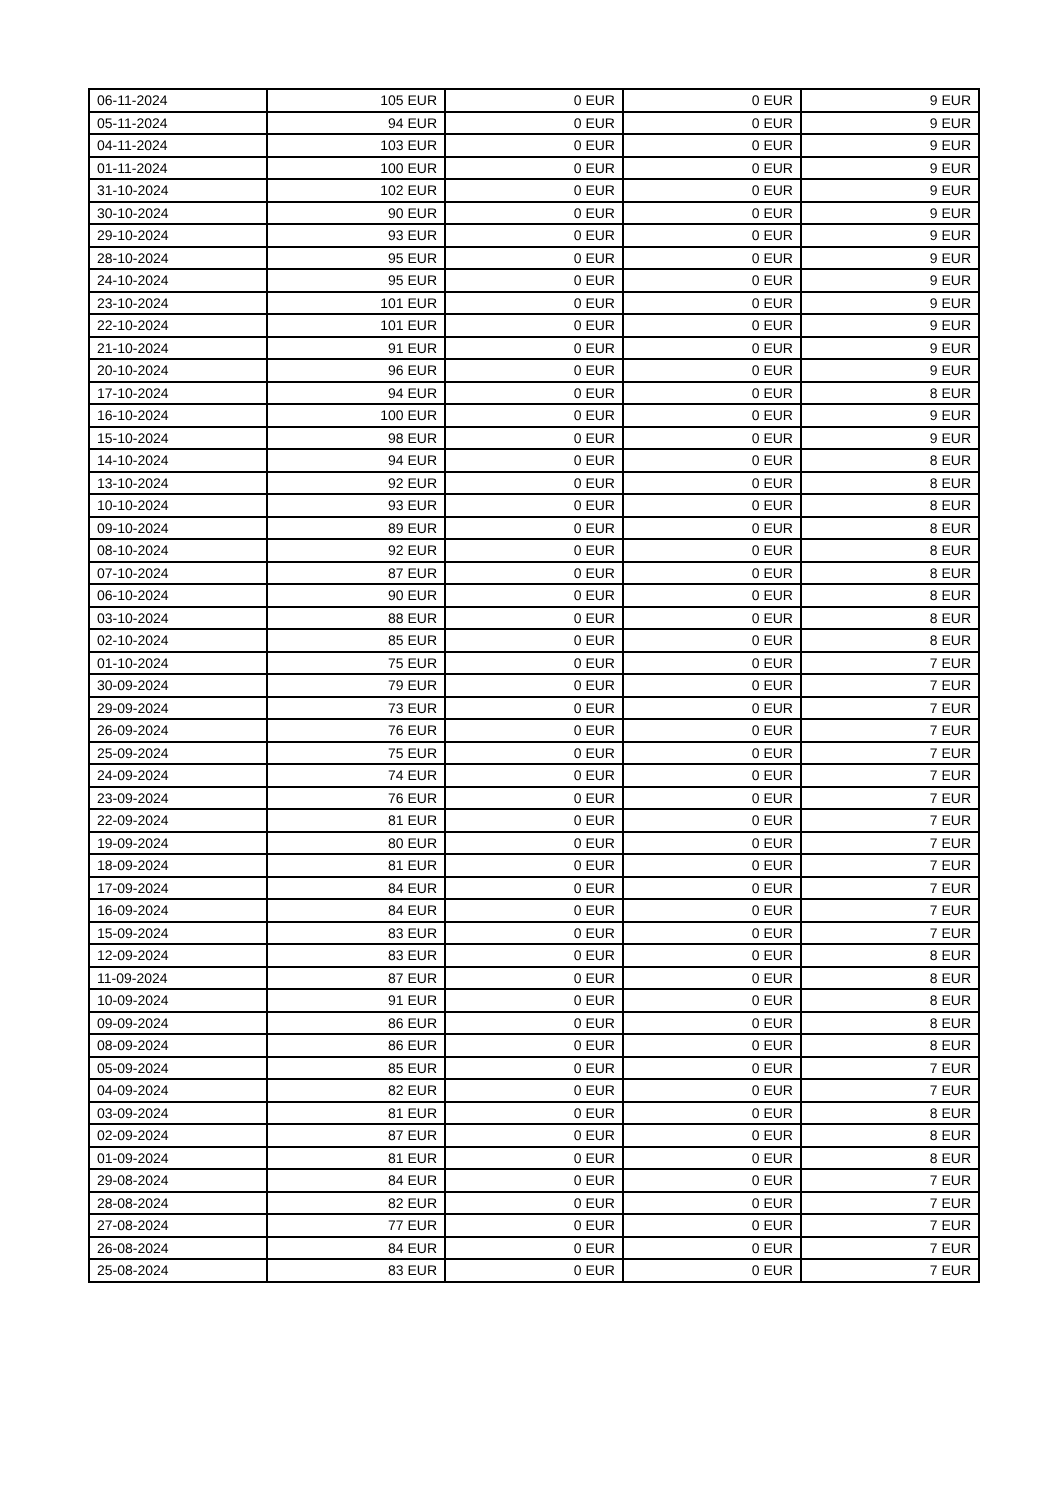| 06-11-2024 | 105 EUR | 0 EUR | 0 EUR | 9 EUR |
| 05-11-2024 | 94 EUR | 0 EUR | 0 EUR | 9 EUR |
| 04-11-2024 | 103 EUR | 0 EUR | 0 EUR | 9 EUR |
| 01-11-2024 | 100 EUR | 0 EUR | 0 EUR | 9 EUR |
| 31-10-2024 | 102 EUR | 0 EUR | 0 EUR | 9 EUR |
| 30-10-2024 | 90 EUR | 0 EUR | 0 EUR | 9 EUR |
| 29-10-2024 | 93 EUR | 0 EUR | 0 EUR | 9 EUR |
| 28-10-2024 | 95 EUR | 0 EUR | 0 EUR | 9 EUR |
| 24-10-2024 | 95 EUR | 0 EUR | 0 EUR | 9 EUR |
| 23-10-2024 | 101 EUR | 0 EUR | 0 EUR | 9 EUR |
| 22-10-2024 | 101 EUR | 0 EUR | 0 EUR | 9 EUR |
| 21-10-2024 | 91 EUR | 0 EUR | 0 EUR | 9 EUR |
| 20-10-2024 | 96 EUR | 0 EUR | 0 EUR | 9 EUR |
| 17-10-2024 | 94 EUR | 0 EUR | 0 EUR | 8 EUR |
| 16-10-2024 | 100 EUR | 0 EUR | 0 EUR | 9 EUR |
| 15-10-2024 | 98 EUR | 0 EUR | 0 EUR | 9 EUR |
| 14-10-2024 | 94 EUR | 0 EUR | 0 EUR | 8 EUR |
| 13-10-2024 | 92 EUR | 0 EUR | 0 EUR | 8 EUR |
| 10-10-2024 | 93 EUR | 0 EUR | 0 EUR | 8 EUR |
| 09-10-2024 | 89 EUR | 0 EUR | 0 EUR | 8 EUR |
| 08-10-2024 | 92 EUR | 0 EUR | 0 EUR | 8 EUR |
| 07-10-2024 | 87 EUR | 0 EUR | 0 EUR | 8 EUR |
| 06-10-2024 | 90 EUR | 0 EUR | 0 EUR | 8 EUR |
| 03-10-2024 | 88 EUR | 0 EUR | 0 EUR | 8 EUR |
| 02-10-2024 | 85 EUR | 0 EUR | 0 EUR | 8 EUR |
| 01-10-2024 | 75 EUR | 0 EUR | 0 EUR | 7 EUR |
| 30-09-2024 | 79 EUR | 0 EUR | 0 EUR | 7 EUR |
| 29-09-2024 | 73 EUR | 0 EUR | 0 EUR | 7 EUR |
| 26-09-2024 | 76 EUR | 0 EUR | 0 EUR | 7 EUR |
| 25-09-2024 | 75 EUR | 0 EUR | 0 EUR | 7 EUR |
| 24-09-2024 | 74 EUR | 0 EUR | 0 EUR | 7 EUR |
| 23-09-2024 | 76 EUR | 0 EUR | 0 EUR | 7 EUR |
| 22-09-2024 | 81 EUR | 0 EUR | 0 EUR | 7 EUR |
| 19-09-2024 | 80 EUR | 0 EUR | 0 EUR | 7 EUR |
| 18-09-2024 | 81 EUR | 0 EUR | 0 EUR | 7 EUR |
| 17-09-2024 | 84 EUR | 0 EUR | 0 EUR | 7 EUR |
| 16-09-2024 | 84 EUR | 0 EUR | 0 EUR | 7 EUR |
| 15-09-2024 | 83 EUR | 0 EUR | 0 EUR | 7 EUR |
| 12-09-2024 | 83 EUR | 0 EUR | 0 EUR | 8 EUR |
| 11-09-2024 | 87 EUR | 0 EUR | 0 EUR | 8 EUR |
| 10-09-2024 | 91 EUR | 0 EUR | 0 EUR | 8 EUR |
| 09-09-2024 | 86 EUR | 0 EUR | 0 EUR | 8 EUR |
| 08-09-2024 | 86 EUR | 0 EUR | 0 EUR | 8 EUR |
| 05-09-2024 | 85 EUR | 0 EUR | 0 EUR | 7 EUR |
| 04-09-2024 | 82 EUR | 0 EUR | 0 EUR | 7 EUR |
| 03-09-2024 | 81 EUR | 0 EUR | 0 EUR | 8 EUR |
| 02-09-2024 | 87 EUR | 0 EUR | 0 EUR | 8 EUR |
| 01-09-2024 | 81 EUR | 0 EUR | 0 EUR | 8 EUR |
| 29-08-2024 | 84 EUR | 0 EUR | 0 EUR | 7 EUR |
| 28-08-2024 | 82 EUR | 0 EUR | 0 EUR | 7 EUR |
| 27-08-2024 | 77 EUR | 0 EUR | 0 EUR | 7 EUR |
| 26-08-2024 | 84 EUR | 0 EUR | 0 EUR | 7 EUR |
| 25-08-2024 | 83 EUR | 0 EUR | 0 EUR | 7 EUR |